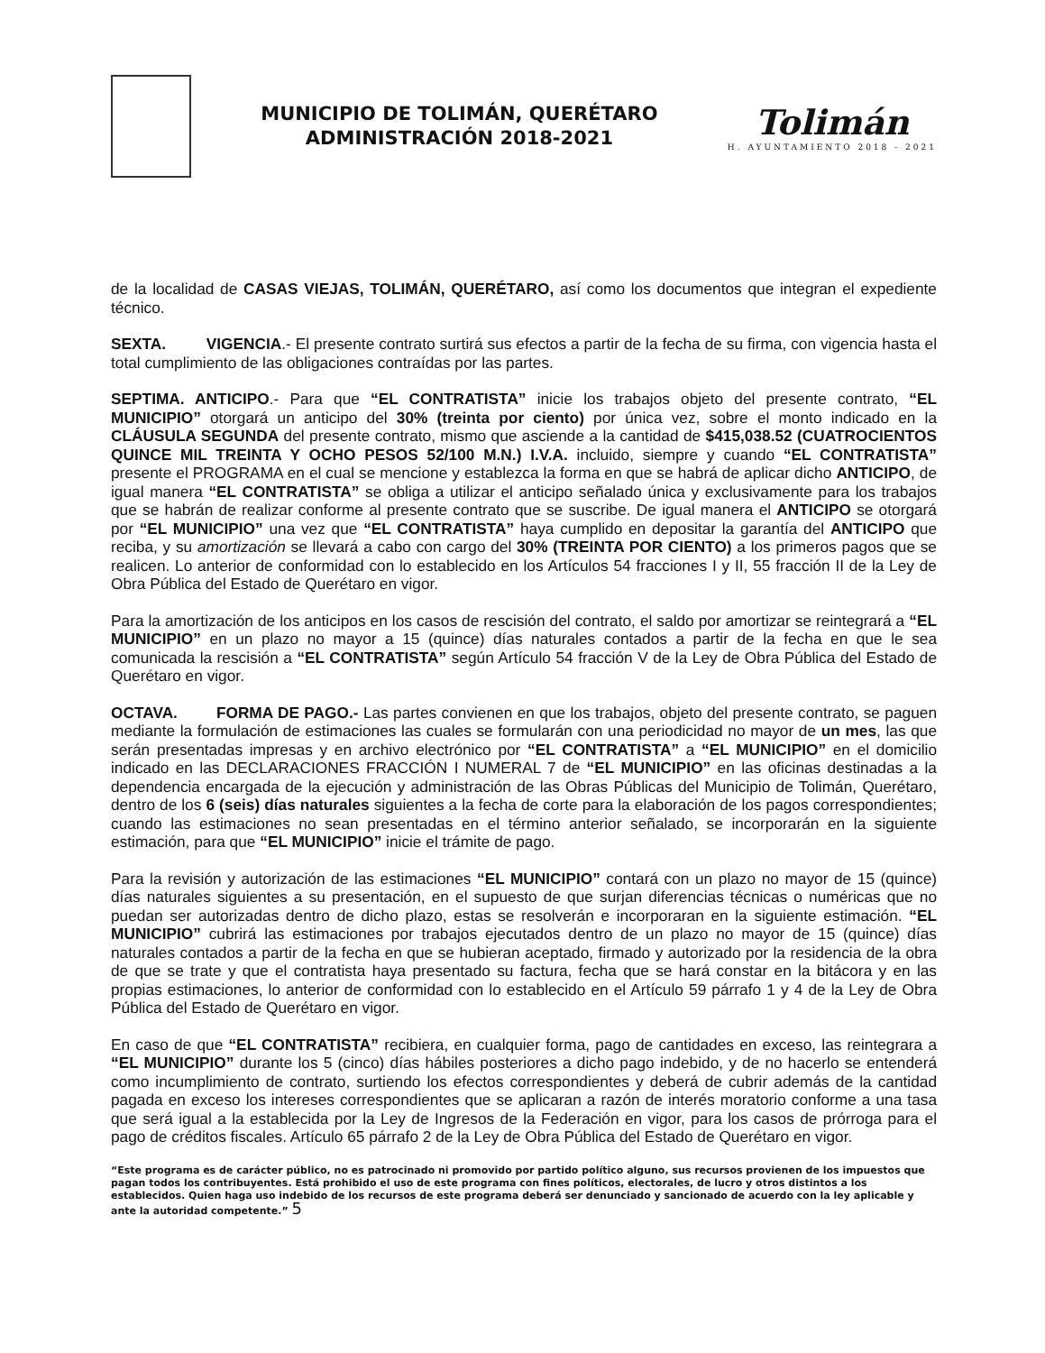MUNICIPIO DE TOLIMÁN, QUERÉTARO
ADMINISTRACIÓN 2018-2021
Tolimán
H. AYUNTAMIENTO 2018 - 2021
de la localidad de CASAS VIEJAS, TOLIMÁN, QUERÉTARO, así como los documentos que integran el expediente técnico.
SEXTA. VIGENCIA.- El presente contrato surtirá sus efectos a partir de la fecha de su firma, con vigencia hasta el total cumplimiento de las obligaciones contraídas por las partes.
SEPTIMA. ANTICIPO.- Para que “EL CONTRATISTA” inicie los trabajos objeto del presente contrato, “EL MUNICIPIO” otorgará un anticipo del 30% (treinta por ciento) por única vez, sobre el monto indicado en la CLÁUSULA SEGUNDA del presente contrato, mismo que asciende a la cantidad de $415,038.52 (CUATROCIENTOS QUINCE MIL TREINTA Y OCHO PESOS 52/100 M.N.) I.V.A. incluido, siempre y cuando “EL CONTRATISTA” presente el PROGRAMA en el cual se mencione y establezca la forma en que se habrá de aplicar dicho ANTICIPO, de igual manera “EL CONTRATISTA” se obliga a utilizar el anticipo señalado única y exclusivamente para los trabajos que se habrán de realizar conforme al presente contrato que se suscribe. De igual manera el ANTICIPO se otorgará por “EL MUNICIPIO” una vez que “EL CONTRATISTA” haya cumplido en depositar la garantía del ANTICIPO que reciba, y su amortización se llevará a cabo con cargo del 30% (TREINTA POR CIENTO) a los primeros pagos que se realicen. Lo anterior de conformidad con lo establecido en los Artículos 54 fracciones I y II, 55 fracción II de la Ley de Obra Pública del Estado de Querétaro en vigor.
Para la amortización de los anticipos en los casos de rescisión del contrato, el saldo por amortizar se reintegrará a “EL MUNICIPIO” en un plazo no mayor a 15 (quince) días naturales contados a partir de la fecha en que le sea comunicada la rescisión a “EL CONTRATISTA” según Artículo 54 fracción V de la Ley de Obra Pública del Estado de Querétaro en vigor.
OCTAVA. FORMA DE PAGO.- Las partes convienen en que los trabajos, objeto del presente contrato, se paguen mediante la formulación de estimaciones las cuales se formularán con una periodicidad no mayor de un mes, las que serán presentadas impresas y en archivo electrónico por “EL CONTRATISTA” a “EL MUNICIPIO” en el domicilio indicado en las DECLARACIONES FRACCIÓN I NUMERAL 7 de “EL MUNICIPIO” en las oficinas destinadas a la dependencia encargada de la ejecución y administración de las Obras Públicas del Municipio de Tolimán, Querétaro, dentro de los 6 (seis) días naturales siguientes a la fecha de corte para la elaboración de los pagos correspondientes; cuando las estimaciones no sean presentadas en el término anterior señalado, se incorporarán en la siguiente estimación, para que “EL MUNICIPIO” inicie el trámite de pago.
Para la revisión y autorización de las estimaciones “EL MUNICIPIO” contará con un plazo no mayor de 15 (quince) días naturales siguientes a su presentación, en el supuesto de que surjan diferencias técnicas o numéricas que no puedan ser autorizadas dentro de dicho plazo, estas se resolverán e incorporaran en la siguiente estimación. “EL MUNICIPIO” cubrirá las estimaciones por trabajos ejecutados dentro de un plazo no mayor de 15 (quince) días naturales contados a partir de la fecha en que se hubieran aceptado, firmado y autorizado por la residencia de la obra de que se trate y que el contratista haya presentado su factura, fecha que se hará constar en la bitácora y en las propias estimaciones, lo anterior de conformidad con lo establecido en el Artículo 59 párrafo 1 y 4 de la Ley de Obra Pública del Estado de Querétaro en vigor.
En caso de que “EL CONTRATISTA” recibiera, en cualquier forma, pago de cantidades en exceso, las reintegrara a “EL MUNICIPIO” durante los 5 (cinco) días hábiles posteriores a dicho pago indebido, y de no hacerlo se entenderá como incumplimiento de contrato, surtiendo los efectos correspondientes y deberá de cubrir además de la cantidad pagada en exceso los intereses correspondientes que se aplicaran a razón de interés moratorio conforme a una tasa que será igual a la establecida por la Ley de Ingresos de la Federación en vigor, para los casos de prórroga para el pago de créditos fiscales. Artículo 65 párrafo 2 de la Ley de Obra Pública del Estado de Querétaro en vigor.
“Este programa es de carácter público, no es patrocinado ni promovido por partido político alguno, sus recursos provienen de los impuestos que pagan todos los contribuyentes. Está prohibido el uso de este programa con fines políticos, electorales, de lucro y otros distintos a los establecidos. Quien haga uso indebido de los recursos de este programa deberá ser denunciado y sancionado de acuerdo con la ley aplicable y ante la autoridad competente.” 5